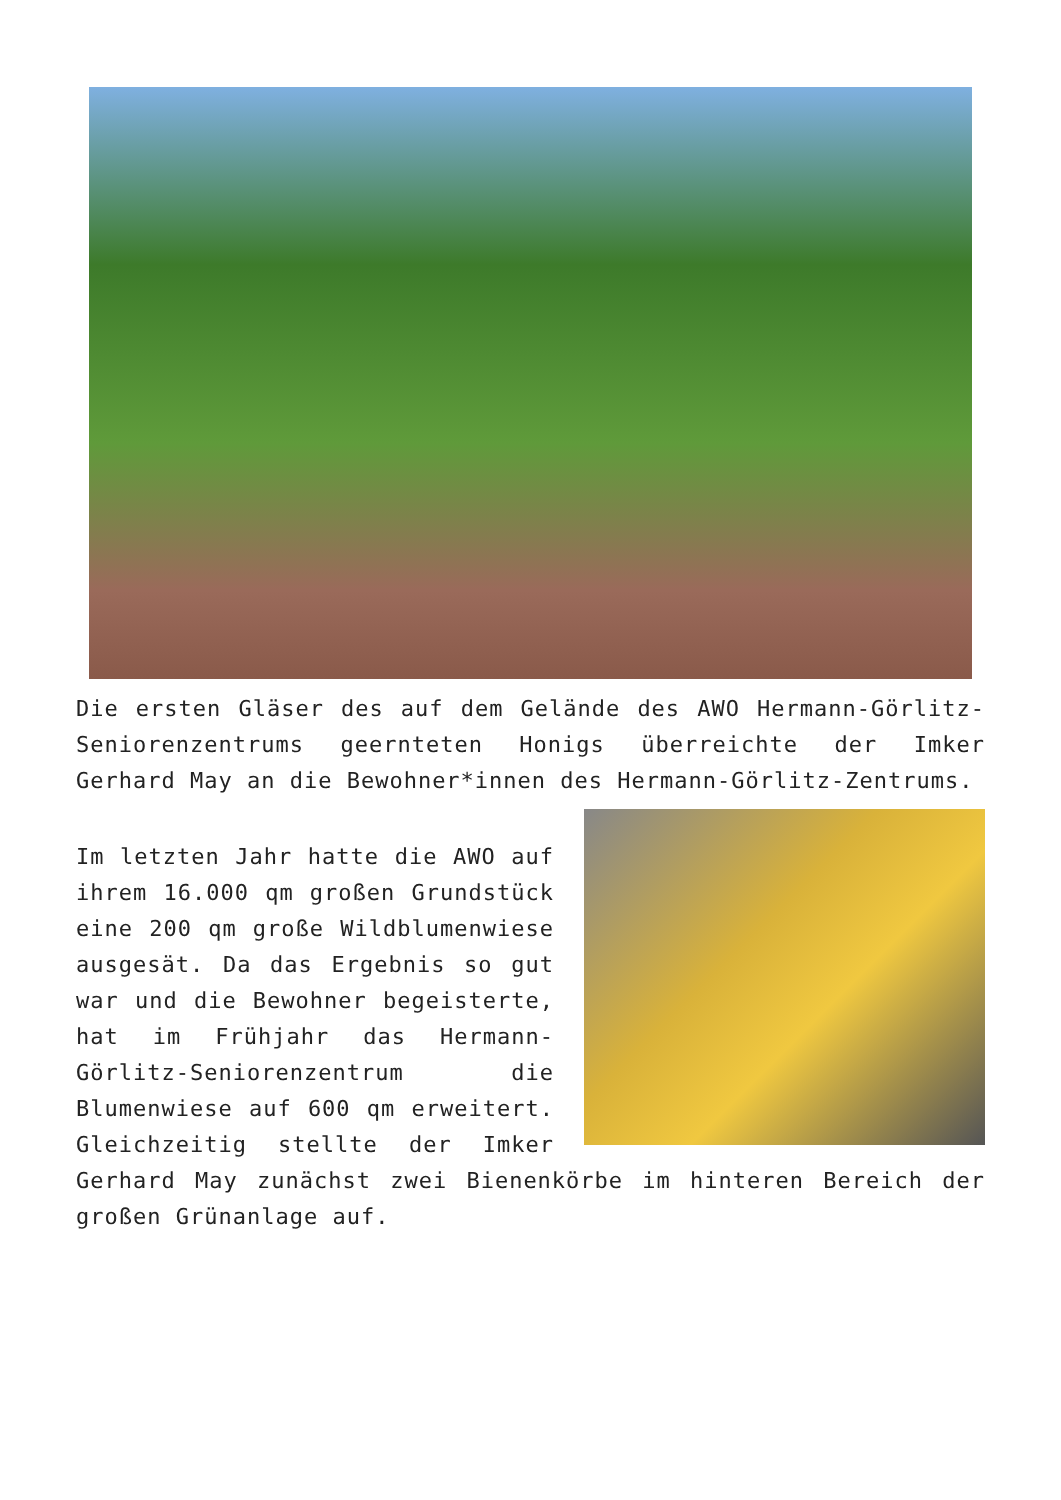Die ersten Gläser des auf dem Gelände des AWO Hermann-Görlitz-Seniorenzentrums geernteten Honigs überreichte der Imker Gerhard May an die Bewohner*innen des Hermann-Görlitz-Zentrums.
Im letzten Jahr hatte die AWO auf ihrem 16.000 qm großen Grundstück eine 200 qm große Wildblumenwiese ausgesät. Da das Ergebnis so gut war und die Bewohner begeisterte, hat im Frühjahr das Hermann-Görlitz-Seniorenzentrum die Blumenwiese auf 600 qm erweitert. Gleichzeitig stellte der Imker Gerhard May zunächst zwei Bienenkörbe im hinteren Bereich der großen Grünanlage auf.